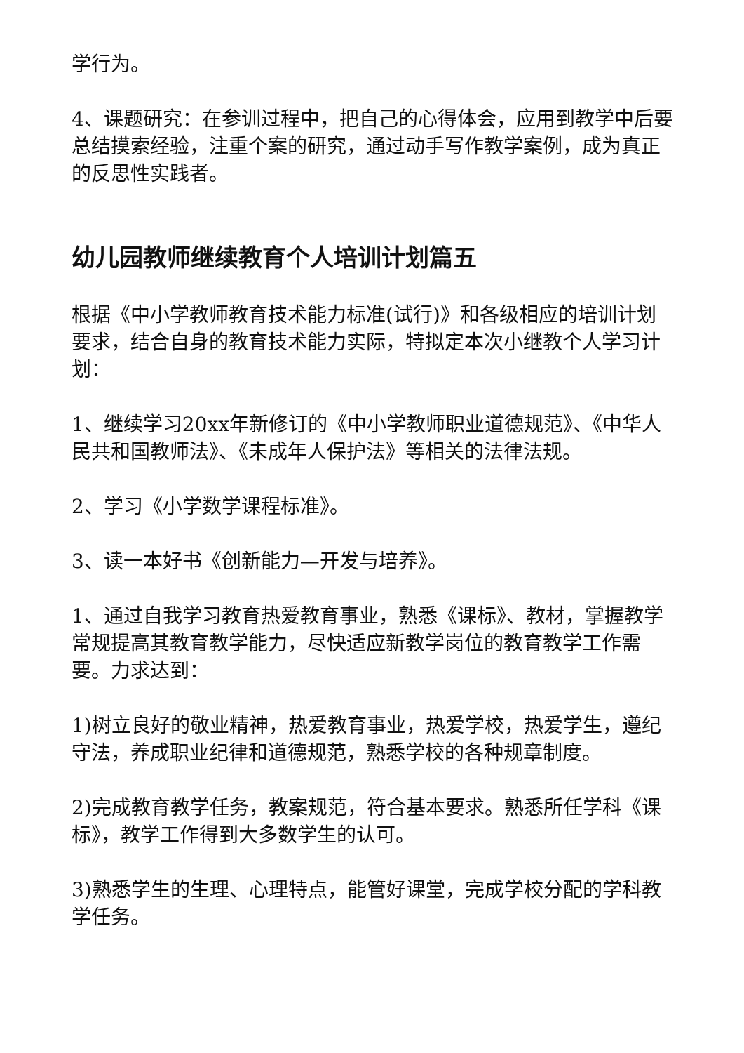学行为。
4、课题研究：在参训过程中，把自己的心得体会，应用到教学中后要总结摸索经验，注重个案的研究，通过动手写作教学案例，成为真正的反思性实践者。
幼儿园教师继续教育个人培训计划篇五
根据《中小学教师教育技术能力标准(试行)》和各级相应的培训计划要求，结合自身的教育技术能力实际，特拟定本次小继教个人学习计划：
1、继续学习20xx年新修订的《中小学教师职业道德规范》、《中华人民共和国教师法》、《未成年人保护法》等相关的法律法规。
2、学习《小学数学课程标准》。
3、读一本好书《创新能力—开发与培养》。
1、通过自我学习教育热爱教育事业，熟悉《课标》、教材，掌握教学常规提高其教育教学能力，尽快适应新教学岗位的教育教学工作需要。力求达到：
1)树立良好的敬业精神，热爱教育事业，热爱学校，热爱学生，遵纪守法，养成职业纪律和道德规范，熟悉学校的各种规章制度。
2)完成教育教学任务，教案规范，符合基本要求。熟悉所任学科《课标》，教学工作得到大多数学生的认可。
3)熟悉学生的生理、心理特点，能管好课堂，完成学校分配的学科教学任务。